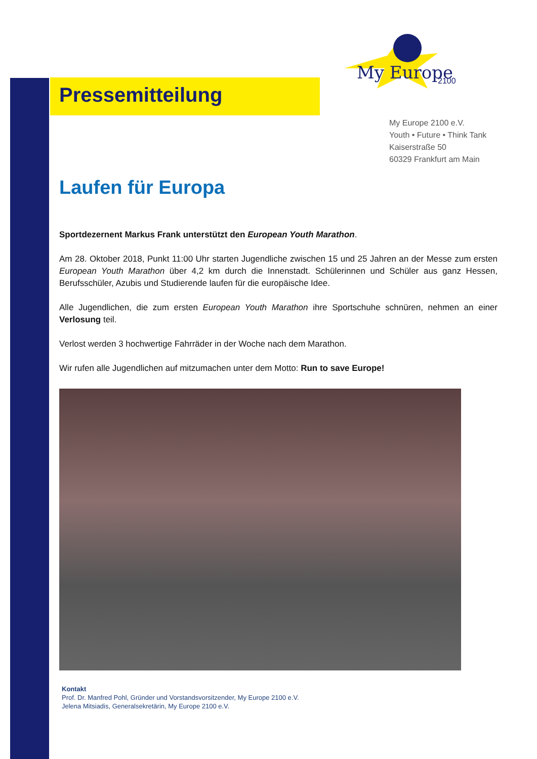My Europe
2100
Pressemitteilung
My Europe 2100 e.V.
Youth • Future • Think Tank
Kaiserstraße 50
60329 Frankfurt am Main
Laufen für Europa
Sportdezernent Markus Frank unterstützt den European Youth Marathon.
Am 28. Oktober 2018, Punkt 11:00 Uhr starten Jugendliche zwischen 15 und 25 Jahren an der Messe zum ersten European Youth Marathon über 4,2 km durch die Innenstadt. Schülerinnen und Schüler aus ganz Hessen, Berufsschüler, Azubis und Studierende laufen für die europäische Idee.
Alle Jugendlichen, die zum ersten European Youth Marathon ihre Sportschuhe schnüren, nehmen an einer Verlosung teil.
Verlost werden 3 hochwertige Fahrräder in der Woche nach dem Marathon.
Wir rufen alle Jugendlichen auf mitzumachen unter dem Motto: Run to save Europe!
Kontakt
Prof. Dr. Manfred Pohl, Gründer und Vorstandsvorsitzender, My Europe 2100 e.V.
Jelena Mitsiadis, Generalsekretärin, My Europe 2100 e.V.